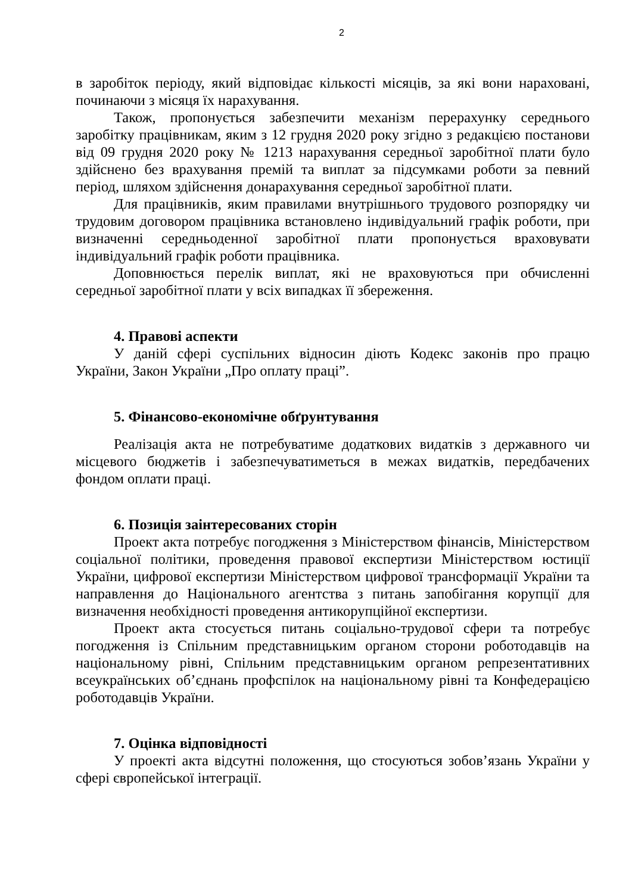2
в заробіток періоду, який відповідає кількості місяців, за які вони нараховані, починаючи з місяця їх нарахування.
Також, пропонується забезпечити механізм перерахунку середнього заробітку працівникам, яким з 12 грудня 2020 року згідно з редакцією постанови від 09 грудня 2020 року № 1213 нарахування середньої заробітної плати було здійснено без врахування премій та виплат за підсумками роботи за певний період, шляхом здійснення донарахування середньої заробітної плати.
Для працівників, яким правилами внутрішнього трудового розпорядку чи трудовим договором працівника встановлено індивідуальний графік роботи, при визначенні середньоденної заробітної плати пропонується враховувати індивідуальний графік роботи працівника.
Доповнюється перелік виплат, які не враховуються при обчисленні середньої заробітної плати у всіх випадках її збереження.
4. Правові аспекти
У даній сфері суспільних відносин діють Кодекс законів про працю України, Закон України „Про оплату праці”.
5. Фінансово-економічне обґрунтування
Реалізація акта не потребуватиме додаткових видатків з державного чи місцевого бюджетів і забезпечуватиметься в межах видатків, передбачених фондом оплати праці.
6. Позиція заінтересованих сторін
Проект акта потребує погодження з Міністерством фінансів, Міністерством соціальної політики, проведення правової експертизи Міністерством юстиції України, цифрової експертизи Міністерством цифрової трансформації України та направлення до Національного агентства з питань запобігання корупції для визначення необхідності проведення антикорупційної експертизи.
Проект акта стосується питань соціально-трудової сфери та потребує погодження із Спільним представницьким органом сторони роботодавців на національному рівні, Спільним представницьким органом репрезентативних всеукраїнських об’єднань профспілок на національному рівні та Конфедерацією роботодавців України.
7. Оцінка відповідності
У проекті акта відсутні положення, що стосуються зобов’язань України у сфері європейської інтеграції.